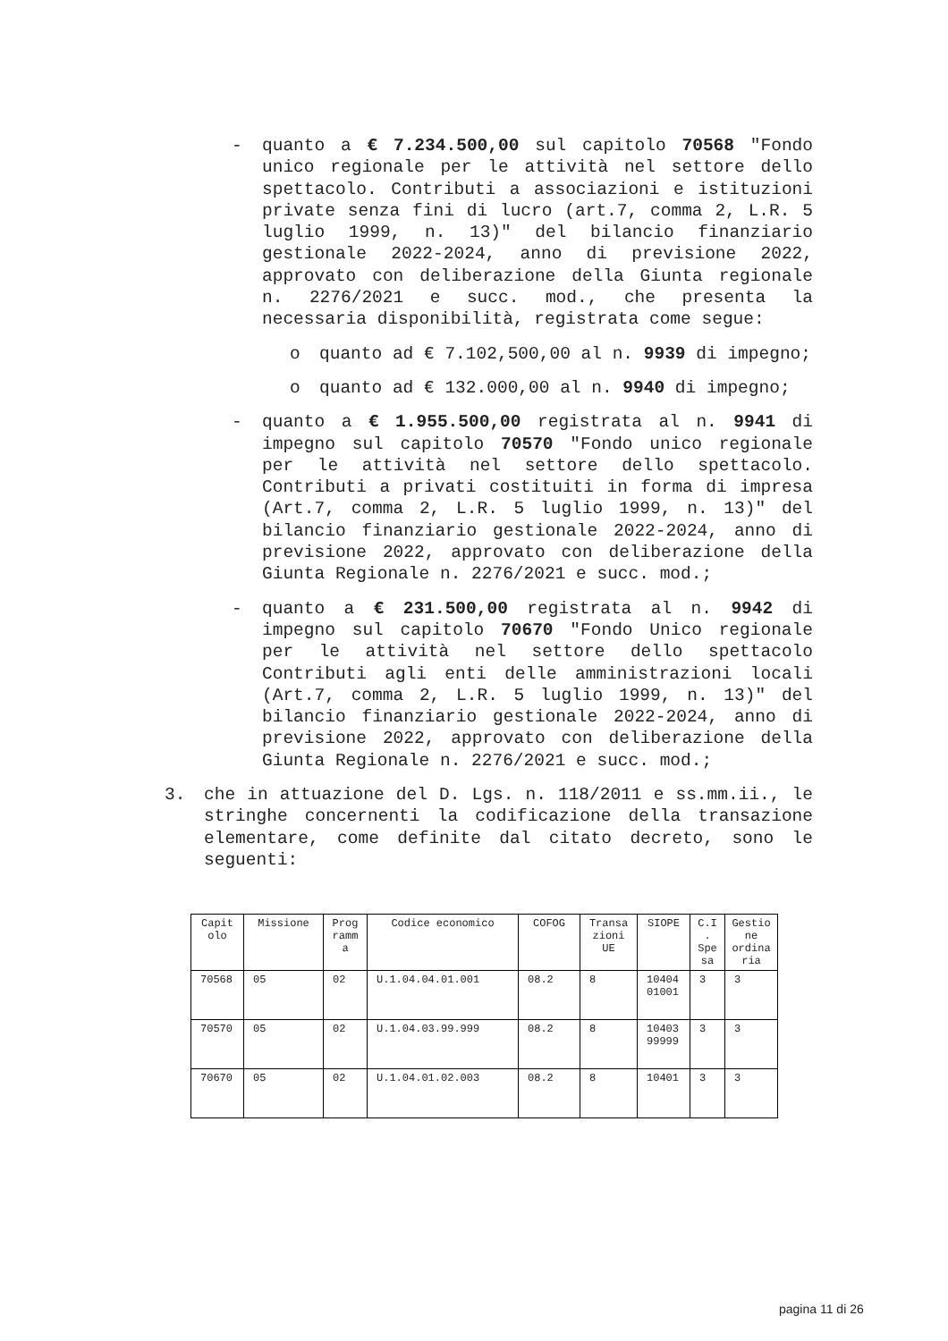- quanto a € 7.234.500,00 sul capitolo 70568 "Fondo unico regionale per le attività nel settore dello spettacolo. Contributi a associazioni e istituzioni private senza fini di lucro (art.7, comma 2, L.R. 5 luglio 1999, n. 13)" del bilancio finanziario gestionale 2022-2024, anno di previsione 2022, approvato con deliberazione della Giunta regionale n. 2276/2021 e succ. mod., che presenta la necessaria disponibilità, registrata come segue:
o quanto ad € 7.102,500,00 al n. 9939 di impegno;
o quanto ad € 132.000,00 al n. 9940 di impegno;
- quanto a € 1.955.500,00 registrata al n. 9941 di impegno sul capitolo 70570 "Fondo unico regionale per le attività nel settore dello spettacolo. Contributi a privati costituiti in forma di impresa (Art.7, comma 2, L.R. 5 luglio 1999, n. 13)" del bilancio finanziario gestionale 2022-2024, anno di previsione 2022, approvato con deliberazione della Giunta Regionale n. 2276/2021 e succ. mod.;
- quanto a € 231.500,00 registrata al n. 9942 di impegno sul capitolo 70670 "Fondo Unico regionale per le attività nel settore dello spettacolo Contributi agli enti delle amministrazioni locali (Art.7, comma 2, L.R. 5 luglio 1999, n. 13)" del bilancio finanziario gestionale 2022-2024, anno di previsione 2022, approvato con deliberazione della Giunta Regionale n. 2276/2021 e succ. mod.;
3. che in attuazione del D. Lgs. n. 118/2011 e ss.mm.ii., le stringhe concernenti la codificazione della transazione elementare, come definite dal citato decreto, sono le seguenti:
| Capit olo | Missione | Prog ramm a | Codice economico | COFOG | Transa zioni UE | SIOPE | C.I . Spe sa | Gestio ne ordina ria |
| 70568 | 05 | 02 | U.1.04.04.01.001 | 08.2 | 8 | 10404 01001 | 3 | 3 |
| 70570 | 05 | 02 | U.1.04.03.99.999 | 08.2 | 8 | 10403 99999 | 3 | 3 |
| 70670 | 05 | 02 | U.1.04.01.02.003 | 08.2 | 8 | 10401 | 3 | 3 |
pagina 11 di 26